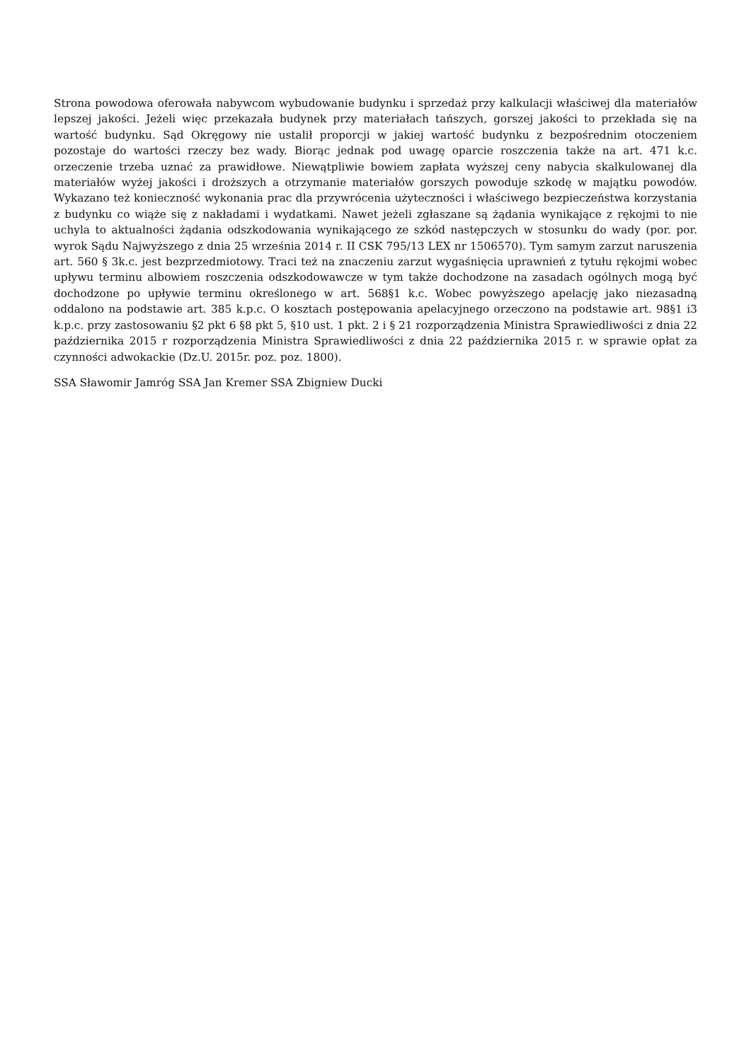Strona powodowa oferowała nabywcom wybudowanie budynku i sprzedaż przy kalkulacji właściwej dla materiałów lepszej jakości. Jeżeli więc przekazała budynek przy materiałach tańszych, gorszej jakości to przekłada się na wartość budynku. Sąd Okręgowy nie ustalił proporcji w jakiej wartość budynku z bezpośrednim otoczeniem pozostaje do wartości rzeczy bez wady. Biorąc jednak pod uwagę oparcie roszczenia także na art. 471 k.c. orzeczenie trzeba uznać za prawidłowe. Niewątpliwie bowiem zapłata wyższej ceny nabycia skalkulowanej dla materiałów wyżej jakości i droższych a otrzymanie materiałów gorszych powoduje szkodę w majątku powodów. Wykazano też konieczność wykonania prac dla przywrócenia użyteczności i właściwego bezpieczeństwa korzystania z budynku co wiąże się z nakładami i wydatkami. Nawet jeżeli zgłaszane są żądania wynikające z rękojmi to nie uchyla to aktualności żądania odszkodowania wynikającego ze szkód następczych w stosunku do wady (por. por. wyrok Sądu Najwyższego z dnia 25 września 2014 r. II CSK 795/13 LEX nr 1506570). Tym samym zarzut naruszenia art. 560 § 3k.c. jest bezprzedmiotowy. Traci też na znaczeniu zarzut wygaśnięcia uprawnień z tytułu rękojmi wobec upływu terminu albowiem roszczenia odszkodowawcze w tym także dochodzone na zasadach ogólnych mogą być dochodzone po upływie terminu określonego w art. 568§1 k.c. Wobec powyższego apelację jako niezasadną oddalono na podstawie art. 385 k.p.c. O kosztach postępowania apelacyjnego orzeczono na podstawie art. 98§1 i3 k.p.c. przy zastosowaniu §2 pkt 6 §8 pkt 5, §10 ust. 1 pkt. 2 i § 21 rozporządzenia Ministra Sprawiedliwości z dnia 22 października 2015 r rozporządzenia Ministra Sprawiedliwości z dnia 22 października 2015 r. w sprawie opłat za czynności adwokackie (Dz.U. 2015r. poz. poz. 1800).
SSA Sławomir Jamróg SSA Jan Kremer SSA Zbigniew Ducki